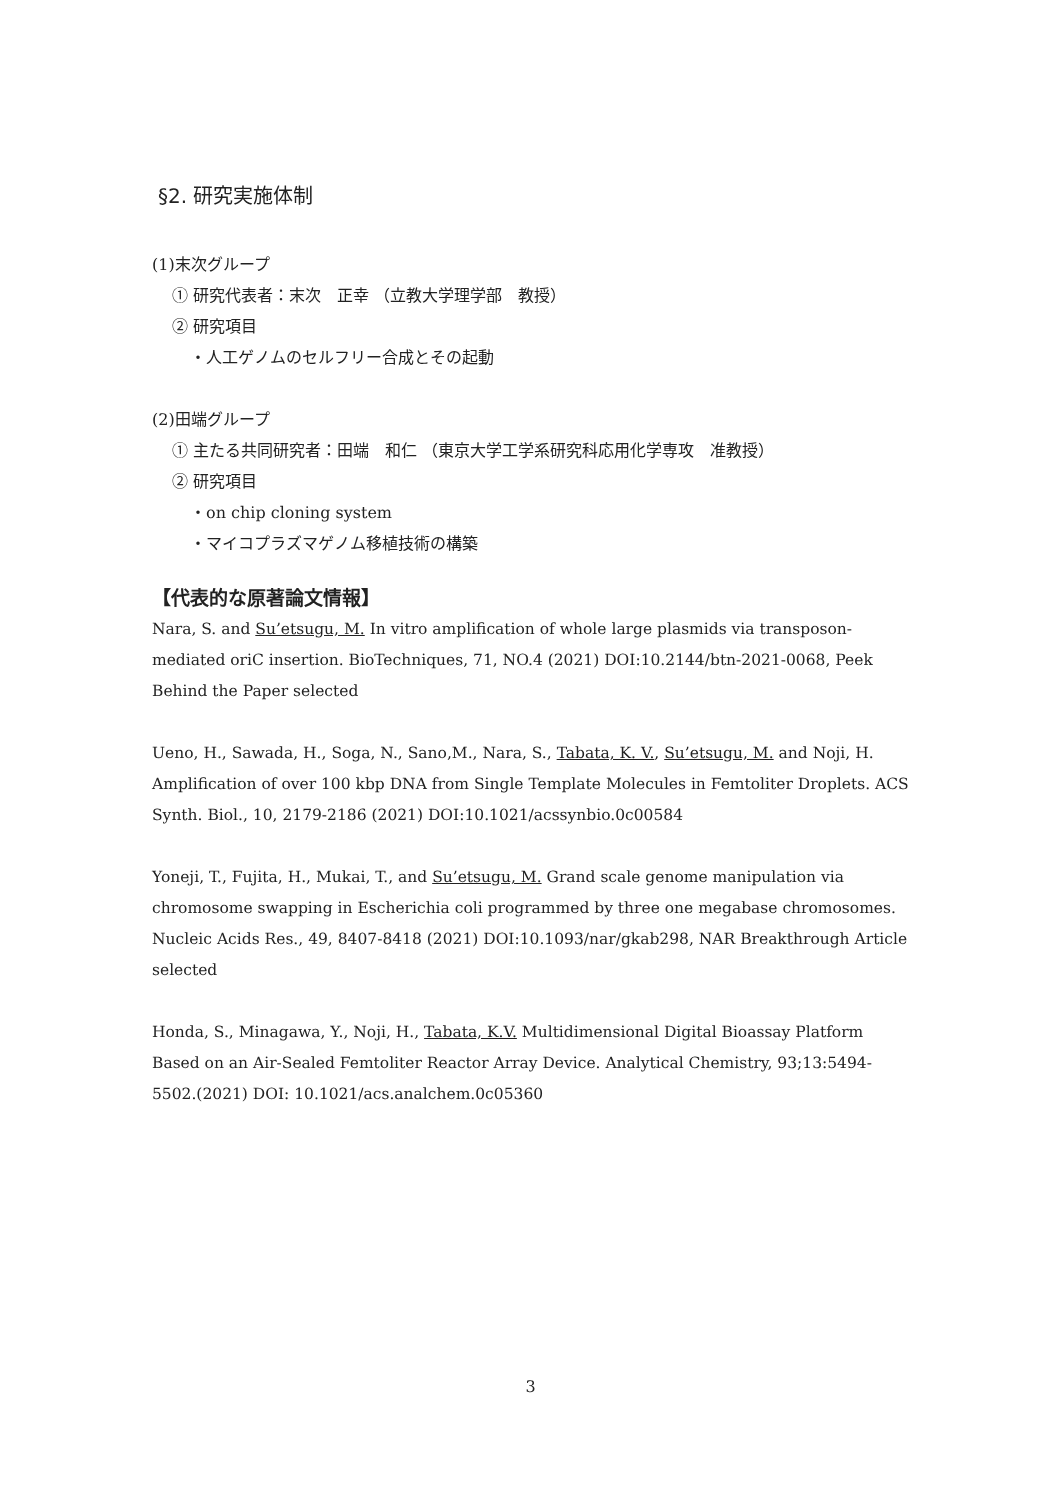§2. 研究実施体制
(1)末次グループ
① 研究代表者：末次　正幸 （立教大学理学部　教授）
② 研究項目
・人工ゲノムのセルフリー合成とその起動
(2)田端グループ
① 主たる共同研究者：田端　和仁 （東京大学工学系研究科応用化学専攻　准教授）
② 研究項目
・on chip cloning system
・マイコプラズマゲノム移植技術の構築
【代表的な原著論文情報】
Nara, S. and Su’etsugu, M. In vitro amplification of whole large plasmids via transposon-mediated oriC insertion. BioTechniques, 71, NO.4 (2021) DOI:10.2144/btn-2021-0068, Peek Behind the Paper selected
Ueno, H., Sawada, H., Soga, N., Sano,M., Nara, S., Tabata, K. V., Su’etsugu, M. and Noji, H. Amplification of over 100 kbp DNA from Single Template Molecules in Femtoliter Droplets. ACS Synth. Biol., 10, 2179-2186 (2021) DOI:10.1021/acssynbio.0c00584
Yoneji, T., Fujita, H., Mukai, T., and Su’etsugu, M. Grand scale genome manipulation via chromosome swapping in Escherichia coli programmed by three one megabase chromosomes. Nucleic Acids Res., 49, 8407-8418 (2021) DOI:10.1093/nar/gkab298, NAR Breakthrough Article selected
Honda, S., Minagawa, Y., Noji, H., Tabata, K.V. Multidimensional Digital Bioassay Platform Based on an Air-Sealed Femtoliter Reactor Array Device. Analytical Chemistry, 93;13:5494-5502.(2021) DOI: 10.1021/acs.analchem.0c05360
3